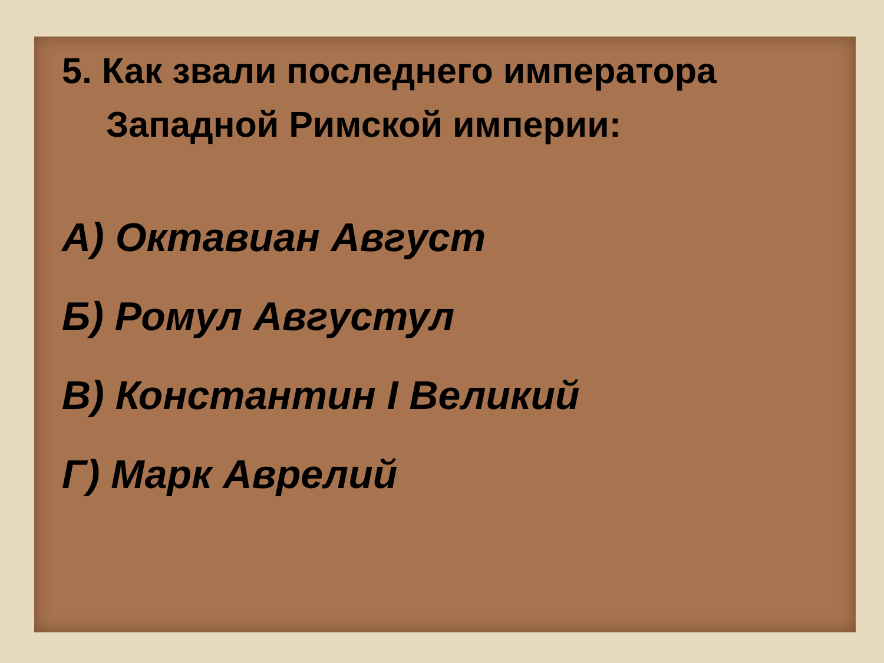5. Как звали последнего императора Западной Римской империи:
А) Октавиан Август
Б) Ромул Августул
В) Константин I Великий
Г) Марк Аврелий